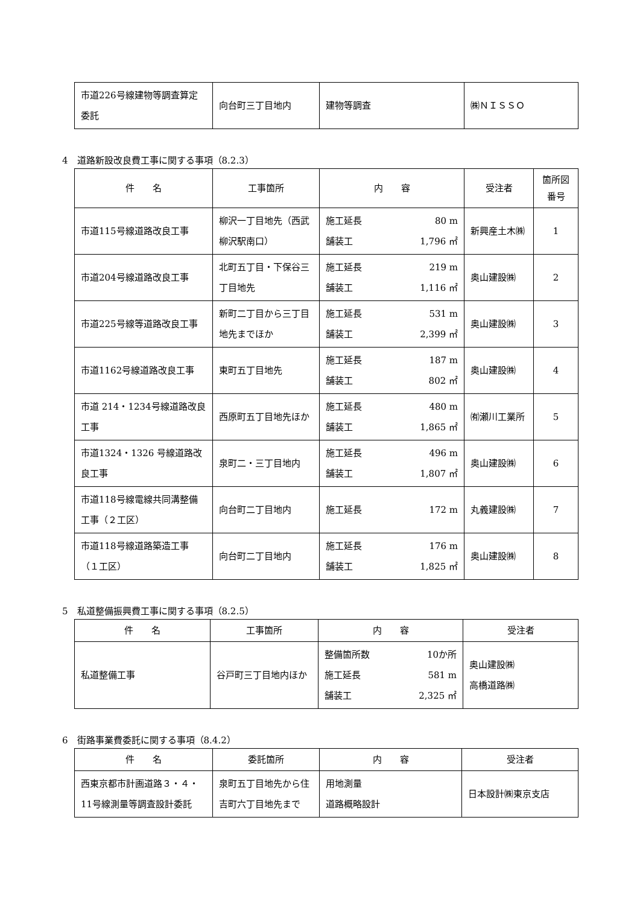| 市道226号線建物等調査算定委託 | 向台町三丁目地内 | 建物等調査 | ㈱ＮＩＳＳＯ |
4　道路新設改良費工事に関する事項（8.2.3）
| 件 名 | 工事箇所 | 内 容 | 受注者 | 箇所図 番号 |
| --- | --- | --- | --- | --- |
| 市道115号線道路改良工事 | 柳沢一丁目地先（西武柳沢駅南口） | 施工延長 80 m 舗装工 1,796 ㎡ | 新興産土木㈱ | 1 |
| 市道204号線道路改良工事 | 北町五丁目・下保谷三丁目地先 | 施工延長 219 m 舗装工 1,116 ㎡ | 奥山建設㈱ | 2 |
| 市道225号線等道路改良工事 | 新町二丁目から三丁目地先までほか | 施工延長 531 m 舗装工 2,399 ㎡ | 奥山建設㈱ | 3 |
| 市道1162号線道路改良工事 | 東町五丁目地先 | 施工延長 187 m 舗装工 802 ㎡ | 奥山建設㈱ | 4 |
| 市道 214・1234号線道路改良工事 | 西原町五丁目地先ほか | 施工延長 480 m 舗装工 1,865 ㎡ | ㈲瀬川工業所 | 5 |
| 市道1324・1326 号線道路改良工事 | 泉町二・三丁目地内 | 施工延長 496 m 舗装工 1,807 ㎡ | 奥山建設㈱ | 6 |
| 市道118号線電線共同溝整備工事（２工区） | 向台町二丁目地内 | 施工延長 172 m | 丸義建設㈱ | 7 |
| 市道118号線道路築造工事（１工区） | 向台町二丁目地内 | 施工延長 176 m 舗装工 1,825 ㎡ | 奥山建設㈱ | 8 |
5　私道整備振興費工事に関する事項（8.2.5）
| 件 名 | 工事箇所 | 内 容 | 受注者 |
| --- | --- | --- | --- |
| 私道整備工事 | 谷戸町三丁目地内ほか | 整備箇所数 10か所 施工延長 581 m 舗装工 2,325 ㎡ | 奥山建設㈱ 高橋道路㈱ |
6　街路事業費委託に関する事項（8.4.2）
| 件 名 | 委託箇所 | 内 容 | 受注者 |
| --- | --- | --- | --- |
| 西東京都市計画道路３・４・11号線測量等調査設計委託 | 泉町五丁目地先から住吉町六丁目地先まで | 用地測量 道路概略設計 | 日本設計㈱東京支店 |